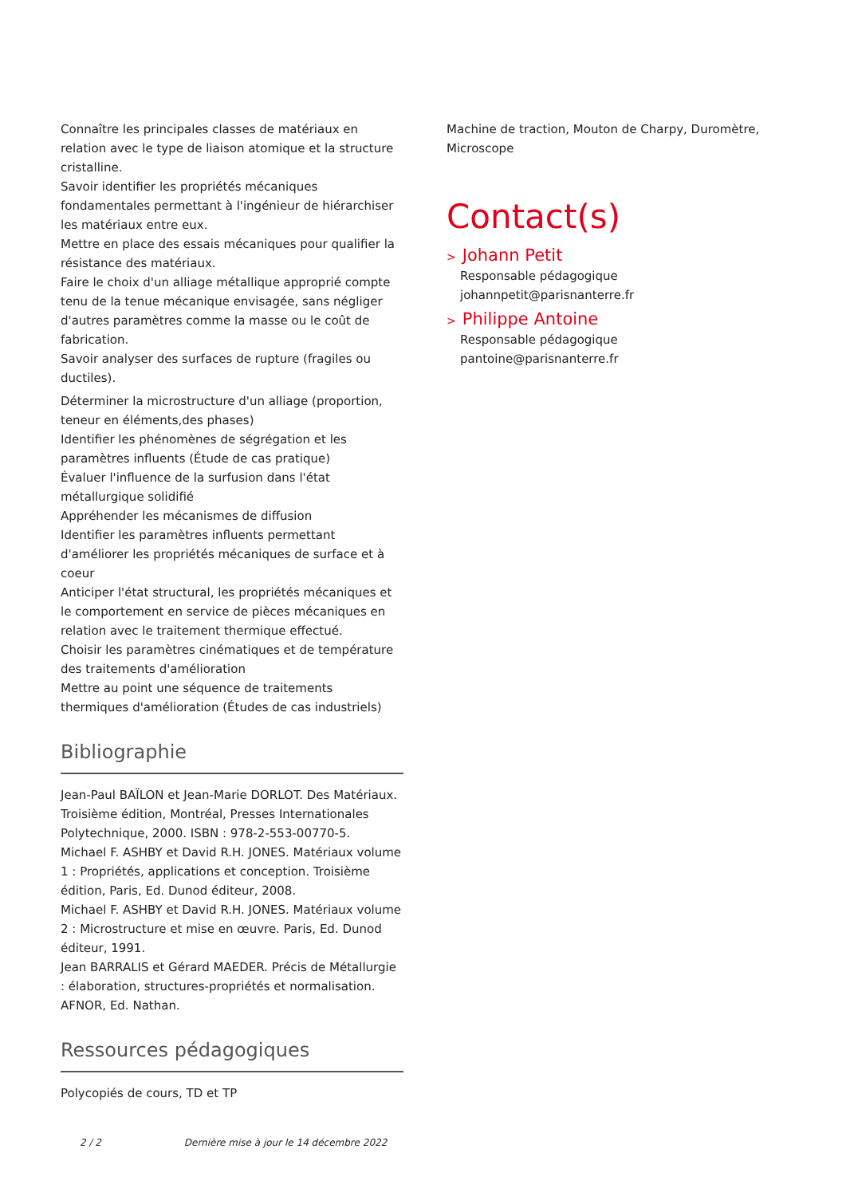Connaître les principales classes de matériaux en relation avec le type de liaison atomique et la structure cristalline.
Savoir identifier les propriétés mécaniques fondamentales permettant à l'ingénieur de hiérarchiser les matériaux entre eux.
Mettre en place des essais mécaniques pour qualifier la résistance des matériaux.
Faire le choix d'un alliage métallique approprié compte tenu de la tenue mécanique envisagée, sans négliger d'autres paramètres comme la masse ou le coût de fabrication.
Savoir analyser des surfaces de rupture (fragiles ou ductiles).
Déterminer la microstructure d'un alliage (proportion, teneur en éléments,des phases)
Identifier les phénomènes de ségrégation et les paramètres influents (Étude de cas pratique)
Évaluer l'influence de la surfusion dans l'état métallurgique solidifié
Appréhender les mécanismes de diffusion
Identifier les paramètres influents permettant d'améliorer les propriétés mécaniques de surface et à coeur
Anticiper l'état structural, les propriétés mécaniques et le comportement en service de pièces mécaniques en relation avec le traitement thermique effectué.
Choisir les paramètres cinématiques et de température des traitements d'amélioration
Mettre au point une séquence de traitements thermiques d'amélioration (Études de cas industriels)
Bibliographie
Jean-Paul BAÏLON et Jean-Marie DORLOT. Des Matériaux. Troisième édition, Montréal, Presses Internationales Polytechnique, 2000. ISBN : 978-2-553-00770-5.
Michael F. ASHBY et David R.H. JONES. Matériaux volume 1 : Propriétés, applications et conception. Troisième édition, Paris, Ed. Dunod éditeur, 2008.
Michael F. ASHBY et David R.H. JONES. Matériaux volume 2 : Microstructure et mise en œuvre. Paris, Ed. Dunod éditeur, 1991.
Jean BARRALIS et Gérard MAEDER. Précis de Métallurgie : élaboration, structures-propriétés et normalisation. AFNOR, Ed. Nathan.
Ressources pédagogiques
Polycopiés de cours, TD et TP
Machine de traction, Mouton de Charpy, Duromètre, Microscope
Contact(s)
> Johann Petit
Responsable pédagogique
johannpetit@parisnanterre.fr
> Philippe Antoine
Responsable pédagogique
pantoine@parisnanterre.fr
2 / 2 Dernière mise à jour le 14 décembre 2022